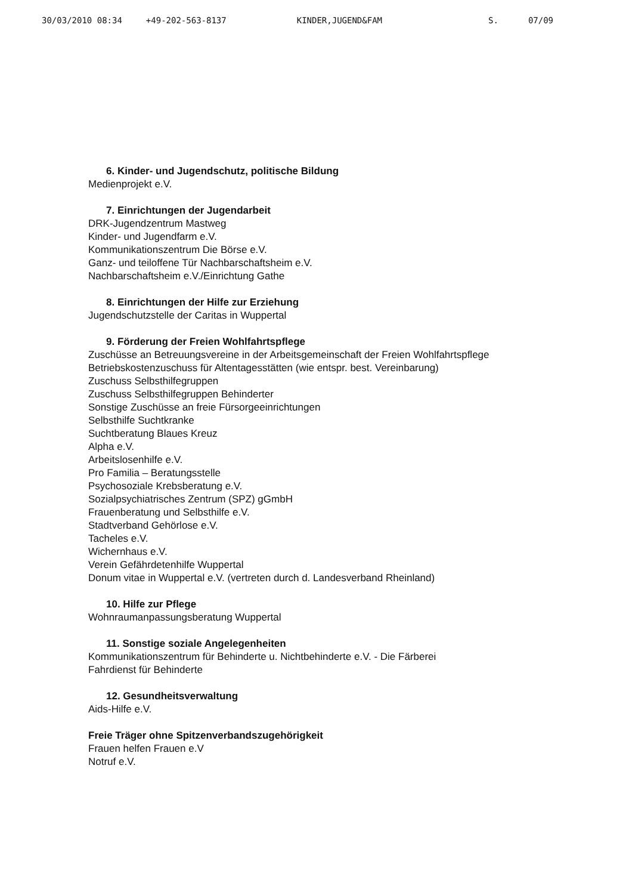30/03/2010 08:34 +49-202-563-8137 KINDER,JUGEND&FAM S. 07/09
6. Kinder- und Jugendschutz, politische Bildung
Medienprojekt e.V.
7. Einrichtungen der Jugendarbeit
DRK-Jugendzentrum Mastweg
Kinder- und Jugendfarm e.V.
Kommunikationszentrum Die Börse e.V.
Ganz- und teiloffene Tür Nachbarschaftsheim e.V.
Nachbarschaftsheim e.V./Einrichtung Gathe
8. Einrichtungen der Hilfe zur Erziehung
Jugendschutzstelle der Caritas in Wuppertal
9. Förderung der Freien Wohlfahrtspflege
Zuschüsse an Betreuungsvereine in der Arbeitsgemeinschaft der Freien Wohlfahrtspflege
Betriebskostenzuschuss für Altentagesstätten (wie entspr. best. Vereinbarung)
Zuschuss Selbsthilfegruppen
Zuschuss Selbsthilfegruppen Behinderter
Sonstige Zuschüsse an freie Fürsorgeeinrichtungen
Selbsthilfe Suchtkranke
Suchtberatung Blaues Kreuz
Alpha e.V.
Arbeitslosenhilfe e.V.
Pro Familia – Beratungsstelle
Psychosoziale Krebsberatung e.V.
Sozialpsychiatrisches Zentrum (SPZ) gGmbH
Frauenberatung und Selbsthilfe e.V.
Stadtverband Gehörlose e.V.
Tacheles e.V.
Wichernhaus e.V.
Verein Gefährdetenhilfe Wuppertal
Donum vitae in Wuppertal e.V. (vertreten durch d. Landesverband Rheinland)
10. Hilfe zur Pflege
Wohnraumanpassungsberatung Wuppertal
11. Sonstige soziale Angelegenheiten
Kommunikationszentrum für Behinderte u. Nichtbehinderte e.V. - Die Färberei
Fahrdienst für Behinderte
12. Gesundheitsverwaltung
Aids-Hilfe e.V.
Freie Träger ohne Spitzenverbandszugehörigkeit
Frauen helfen Frauen e.V
Notruf e.V.